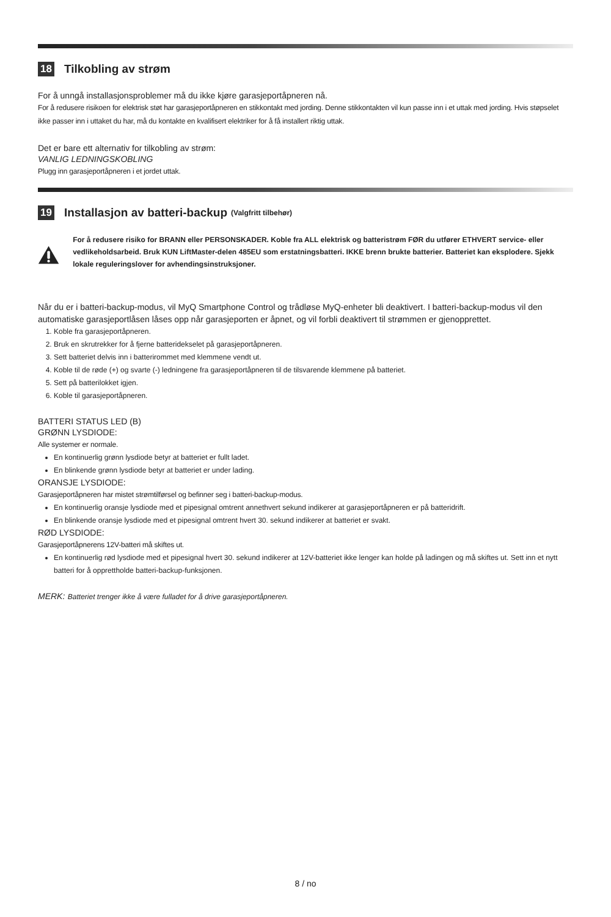18 Tilkobling av strøm
For å unngå installasjonsproblemer må du ikke kjøre garasjeportåpneren nå.
For å redusere risikoen for elektrisk støt har garasjeportåpneren en stikkontakt med jording. Denne stikkontakten vil kun passe inn i et uttak med jording. Hvis støpselet ikke passer inn i uttaket du har, må du kontakte en kvalifisert elektriker for å få installert riktig uttak.
Det er bare ett alternativ for tilkobling av strøm:
VANLIG LEDNINGSKOBLING
Plugg inn garasjeportåpneren i et jordet uttak.
19 Installasjon av batteri-backup (Valgfritt tilbehør)
For å redusere risiko for BRANN eller PERSONSKADER. Koble fra ALL elektrisk og batteristrøm FØR du utfører ETHVERT service- eller vedlikeholdsarbeid. Bruk KUN LiftMaster-delen 485EU som erstatningsbatteri. IKKE brenn brukte batterier. Batteriet kan eksplodere. Sjekk lokale reguleringslover for avhendingsinstruksjoner.
Når du er i batteri-backup-modus, vil MyQ Smartphone Control og trådløse MyQ-enheter bli deaktivert. I batteri-backup-modus vil den automatiske garasjeportlåsen låses opp når garasjeporten er åpnet, og vil forbli deaktivert til strømmen er gjenopprettet.
1. Koble fra garasjeportåpneren.
2. Bruk en skrutrekker for å fjerne batteridekselet på garasjeportåpneren.
3. Sett batteriet delvis inn i batterirommet med klemmene vendt ut.
4. Koble til de røde (+) og svarte (-) ledningene fra garasjeportåpneren til de tilsvarende klemmene på batteriet.
5. Sett på batterilokket igjen.
6. Koble til garasjeportåpneren.
BATTERI STATUS LED (B)
GRØNN LYSDIODE:
Alle systemer er normale.
En kontinuerlig grønn lysdiode betyr at batteriet er fullt ladet.
En blinkende grønn lysdiode betyr at batteriet er under lading.
ORANSJE LYSDIODE:
Garasjeportåpneren har mistet strømtilførsel og befinner seg i batteri-backup-modus.
En kontinuerlig oransje lysdiode med et pipesignal omtrent annethvert sekund indikerer at garasjeportåpneren er på batteridrift.
En blinkende oransje lysdiode med et pipesignal omtrent hvert 30. sekund indikerer at batteriet er svakt.
RØD LYSDIODE:
Garasjeportåpnerens 12V-batteri må skiftes ut.
En kontinuerlig rød lysdiode med et pipesignal hvert 30. sekund indikerer at 12V-batteriet ikke lenger kan holde på ladingen og må skiftes ut. Sett inn et nytt batteri for å opprettholde batteri-backup-funksjonen.
MERK: Batteriet trenger ikke å være fulladet for å drive garasjeportåpneren.
8 / no